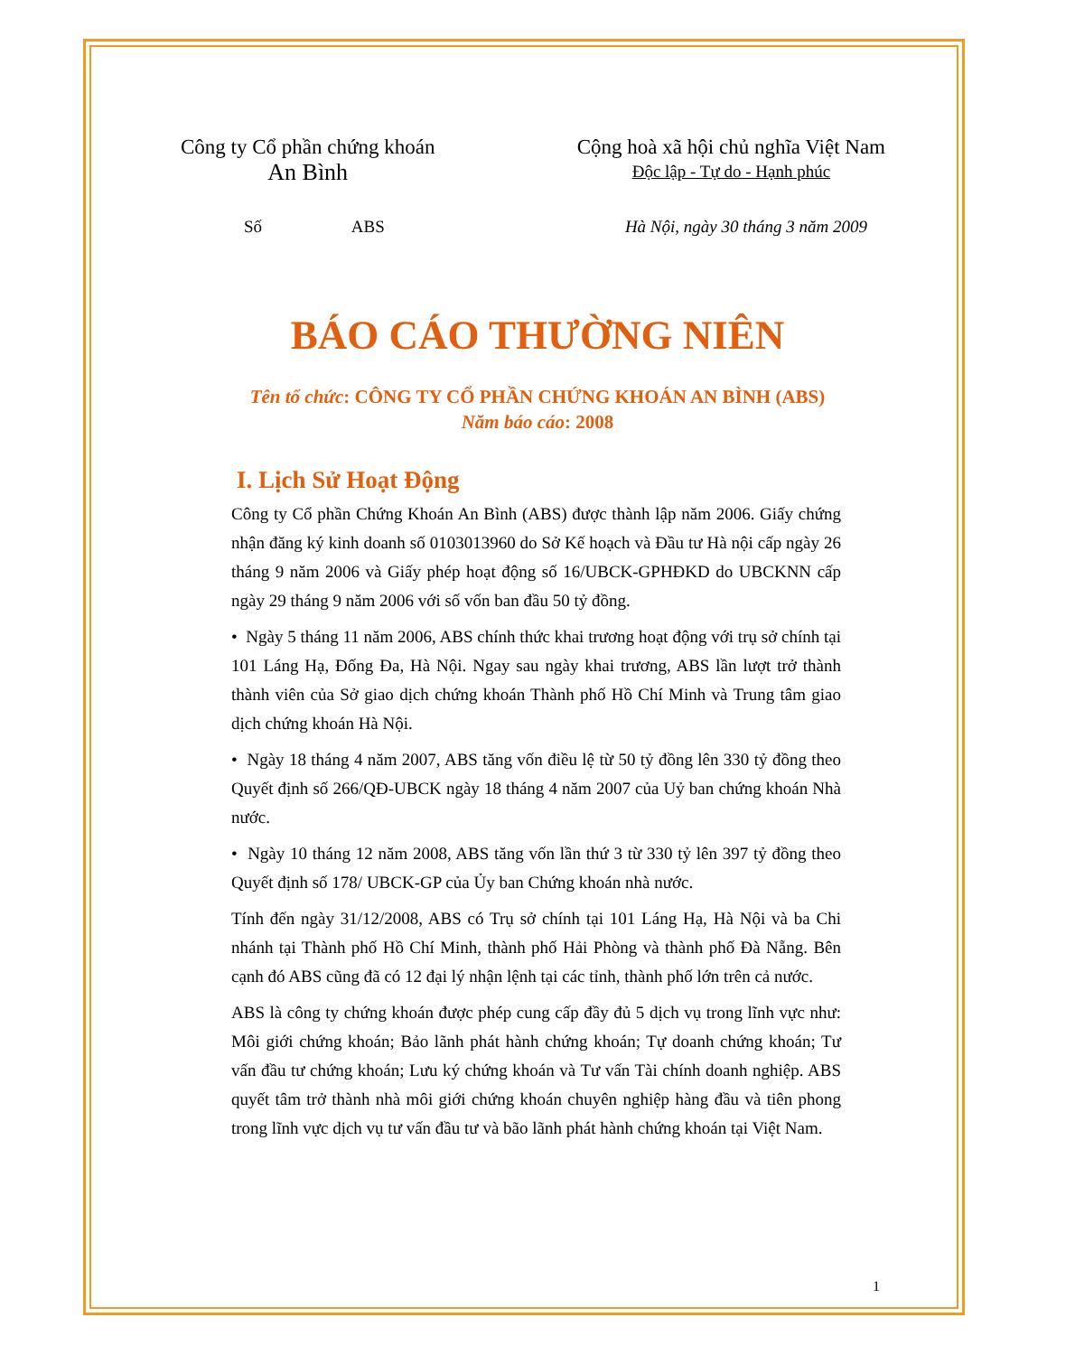Công ty Cổ phần chứng khoán
An Bình
Cộng hoà xã hội chủ nghĩa Việt Nam
Độc lập - Tự do - Hạnh phúc
Số ABS Hà Nội, ngày 30 tháng 3 năm 2009
BÁO CÁO THƯỜNG NIÊN
Tên tổ chức: CÔNG TY CỔ PHẦN CHỨNG KHOÁN AN BÌNH (ABS)
Năm báo cáo: 2008
I. Lịch Sử Hoạt Động
Công ty Cổ phần Chứng Khoán An Bình (ABS) được thành lập năm 2006. Giấy chứng nhận đăng ký kinh doanh số 0103013960 do Sở Kế hoạch và Đầu tư Hà nội cấp ngày 26 tháng 9 năm 2006 và Giấy phép hoạt động số 16/UBCK-GPHĐKD do UBCKNN cấp ngày 29 tháng 9 năm 2006 với số vốn ban đầu 50 tỷ đồng.
• Ngày 5 tháng 11 năm 2006, ABS chính thức khai trương hoạt động với trụ sở chính tại 101 Láng Hạ, Đống Đa, Hà Nội. Ngay sau ngày khai trương, ABS lần lượt trở thành thành viên của Sở giao dịch chứng khoán Thành phố Hồ Chí Minh và Trung tâm giao dịch chứng khoán Hà Nội.
• Ngày 18 tháng 4 năm 2007, ABS tăng vốn điều lệ từ 50 tỷ đồng lên 330 tỷ đồng theo Quyết định số 266/QĐ-UBCK ngày 18 tháng 4 năm 2007 của Uỷ ban chứng khoán Nhà nước.
• Ngày 10 tháng 12 năm 2008, ABS tăng vốn lần thứ 3 từ 330 tỷ lên 397 tỷ đồng theo Quyết định số 178/ UBCK-GP của Ủy ban Chứng khoán nhà nước.
Tính đến ngày 31/12/2008, ABS có Trụ sở chính tại 101 Láng Hạ, Hà Nội và ba Chi nhánh tại Thành phố Hồ Chí Minh, thành phố Hải Phòng và thành phố Đà Nẵng. Bên cạnh đó ABS cũng đã có 12 đại lý nhận lệnh tại các tỉnh, thành phố lớn trên cả nước.
ABS là công ty chứng khoán được phép cung cấp đầy đủ 5 dịch vụ trong lĩnh vực như: Môi giới chứng khoán; Bảo lãnh phát hành chứng khoán; Tự doanh chứng khoán; Tư vấn đầu tư chứng khoán; Lưu ký chứng khoán và Tư vấn Tài chính doanh nghiệp. ABS quyết tâm trở thành nhà môi giới chứng khoán chuyên nghiệp hàng đầu và tiên phong trong lĩnh vực dịch vụ tư vấn đầu tư và bão lãnh phát hành chứng khoán tại Việt Nam.
1